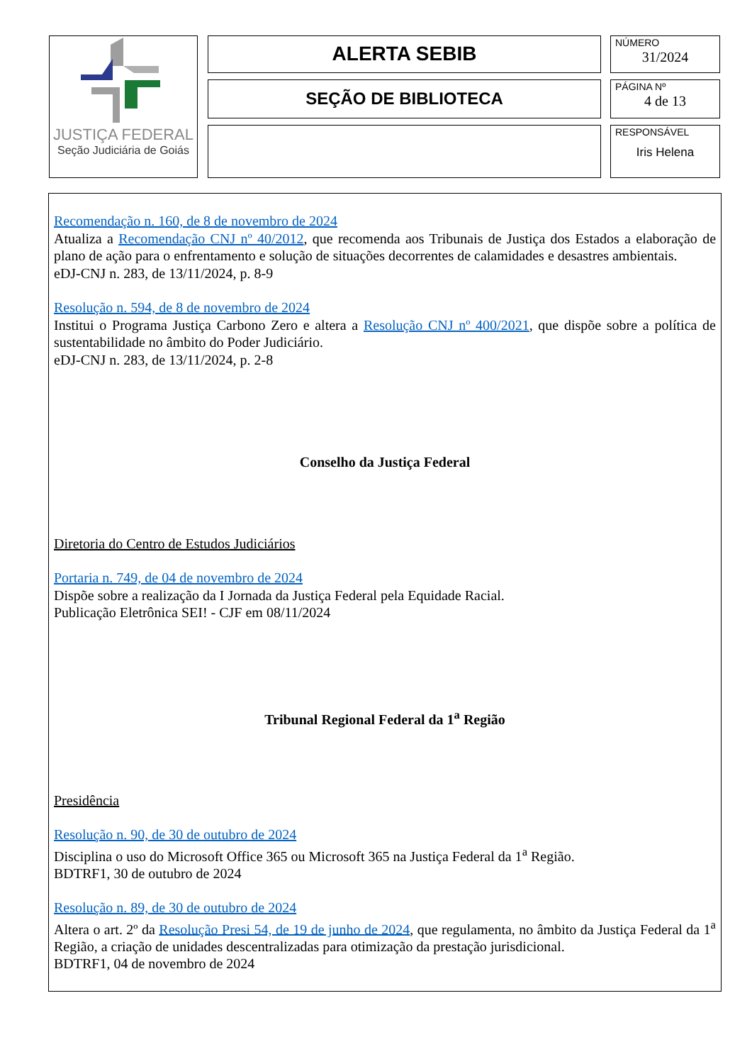JUSTIÇA FEDERAL
Seção Judiciária de Goiás
ALERTA SEBIB
SEÇÃO DE BIBLIOTECA
NÚMERO
31/2024
PÁGINA Nº
4 de 13
RESPONSÁVEL
Iris Helena
Recomendação n. 160, de 8 de novembro de 2024
Atualiza a Recomendação CNJ nº 40/2012, que recomenda aos Tribunais de Justiça dos Estados a elaboração de plano de ação para o enfrentamento e solução de situações decorrentes de calamidades e desastres ambientais.
eDJ-CNJ n. 283, de 13/11/2024, p. 8-9
Resolução n. 594, de 8 de novembro de 2024
Institui o Programa Justiça Carbono Zero e altera a Resolução CNJ nº 400/2021, que dispõe sobre a política de sustentabilidade no âmbito do Poder Judiciário.
eDJ-CNJ n. 283, de 13/11/2024, p. 2-8
Conselho da Justiça Federal
Diretoria do Centro de Estudos Judiciários
Portaria n. 749, de 04 de novembro de 2024
Dispõe sobre a realização da I Jornada da Justiça Federal pela Equidade Racial.
Publicação Eletrônica SEI! - CJF em 08/11/2024
Tribunal Regional Federal da 1<sup>a</sup> Região
Presidência
Resolução n. 90, de 30 de outubro de 2024
Disciplina o uso do Microsoft Office 365 ou Microsoft 365 na Justiça Federal da 1<sup>a</sup> Região.
BDTRF1, 30 de outubro de 2024
Resolução n. 89, de 30 de outubro de 2024
Altera o art. 2º da Resolução Presi 54, de 19 de junho de 2024, que regulamenta, no âmbito da Justiça Federal da 1<sup>a</sup> Região, a criação de unidades descentralizadas para otimização da prestação jurisdicional.
BDTRF1, 04 de novembro de 2024